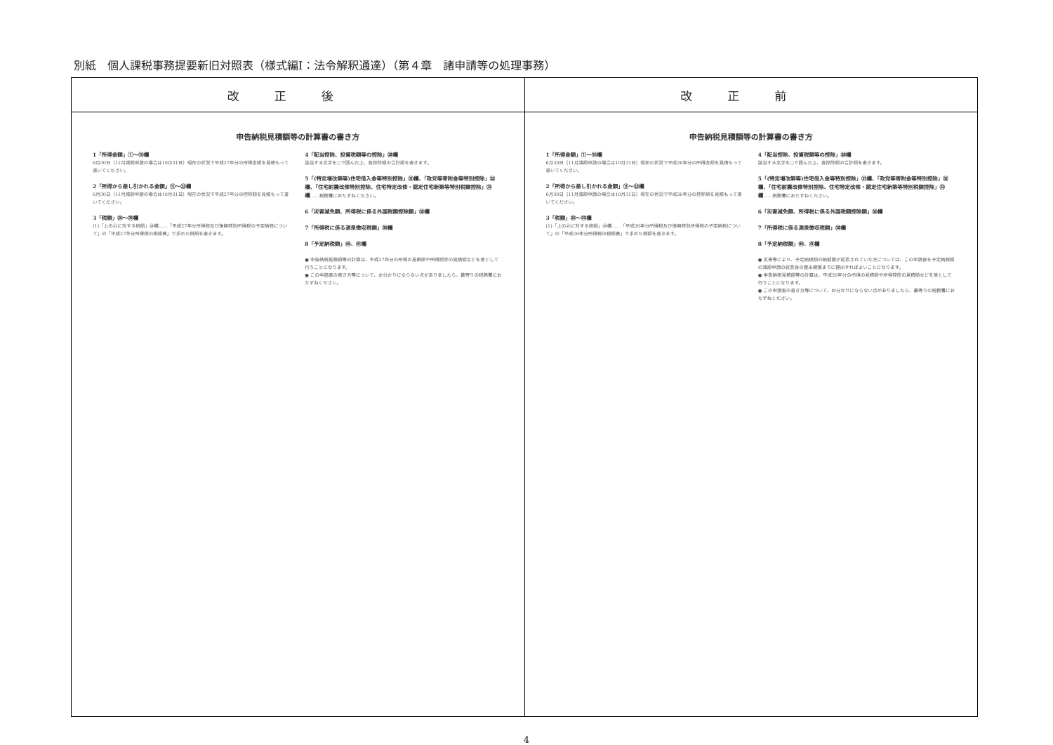別紙　個人課税事務提要新旧対照表（様式編Ⅰ：法令解釈通達）（第４章　諸申請等の処理事務）
| 改正後 | 改正前 |
| --- | --- |
| 申告納税見積額等の計算書の書き方 1「所得金額」①～⑩欄 6月30日（11月減額申請の場合は10月31日）現在の状況で平成27年分の所得金額を見積もって書いてください。 2「所得から差し引かれる金額」⑪～㉒欄 6月30日（11月減額申請の場合は10月31日）現在の状況で平成27年分の控除額を見積もって書いてください。 3「税額」㉖～㊴欄 (1)「上の㉑に対する税額」㉖欄……「平成27年分所得税及び復興特別所得税の予定納税について」の「平成27年分所得税の税額表」で求めた税額を書きます。 4「配当控除、投資税額等の控除」㉘欄 該当する文字を○で囲んだ上、各控除額の合計額を書きます。 5「(特定増改築等)住宅借入金等特別控除」㉛欄、「政党等寄附金等特別控除」㉜欄、「住宅耐震改修特別控除、住宅特定改修・認定住宅新築等特別税額控除」㉝欄 ……税務署におたずねください。 6「災害減免額、所得税に係る外国税額控除額」㉟欄 7「所得税に係る源泉徴収税額」㊳欄 8「予定納税額」㊵、㊶欄 ● 申告納税見積額等の計算は、平成27年分の所得の見積額や所得控除の見積額などを基として行うことになります。 ● この申請書の書き方等について、お分かりにならない点がありましたら、最寄りの税務署におたずねください。 | 申告納税見積額等の計算書の書き方 1「所得金額」①～⑩欄 6月30日（11月減額申請の場合は10月31日）現在の状況で平成26年分の所得金額を見積もって書いてください。 2「所得から差し引かれる金額」⑪～㉒欄 6月30日（11月減額申請の場合は10月31日）現在の状況で平成26年分の控除額を見積もって書いてください。 3「税額」㉖～㊴欄 (1)「上の㉑に対する税額」㉖欄……「平成26年分所得税及び復興特別所得税の予定納税について」の「平成26年分所得税の税額表」で求めた税額を書きます。 4「配当控除、投資税額等の控除」㉘欄 該当する文字を○で囲んだ上、各控除額の合計額を書きます。 5「(特定増改築等)住宅借入金等特別控除」㉛欄、「政党等寄附金等特別控除」㉜欄、「住宅耐震改修特別控除、住宅特定改修・認定住宅新築等特別税額控除」㉝欄 ……税務署におたずねください。 6「災害減免額、所得税に係る外国税額控除額」㉟欄 7「所得税に係る源泉徴収税額」㊳欄 8「予定納税額」㊵、㊶欄 ● 災害等により、予定納税額の納期限が延長されていた方については、この申請書を予定納税額の減額申請の延長後の提出期限までに提出すればよいことになります。 ● 申告納税見積額等の計算は、平成26年分の所得の見積額や所得控除の見積額などを基として行うことになります。 ● この申請書の書き方等について、お分かりにならない点がありましたら、最寄りの税務署におたずねください。 |
4